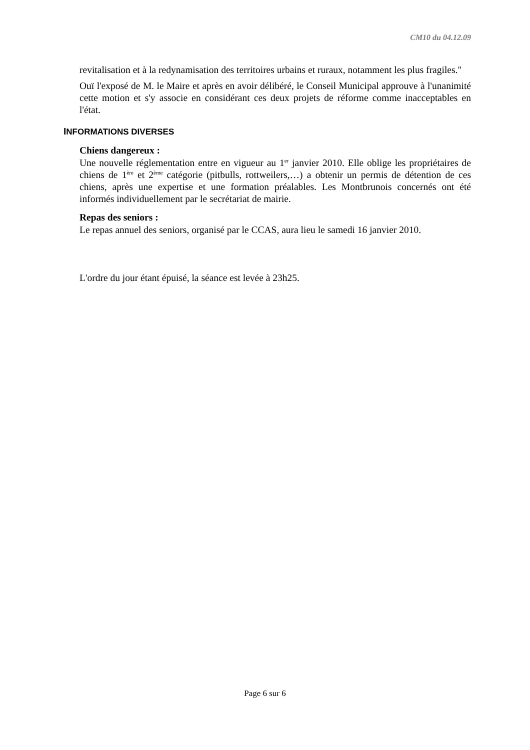CM10 du 04.12.09
revitalisation et à la redynamisation des territoires urbains et ruraux, notamment les plus fragiles."
Ouï l'exposé de M. le Maire et après en avoir délibéré, le Conseil Municipal approuve à l'unanimité cette motion et s'y associe en considérant ces deux projets de réforme comme inacceptables en l'état.
INFORMATIONS DIVERSES
Chiens dangereux :
Une nouvelle réglementation entre en vigueur au 1<sup>er</sup> janvier 2010. Elle oblige les propriétaires de chiens de 1<sup>ère</sup> et 2<sup>ème</sup> catégorie (pitbulls, rottweilers,…) a obtenir un permis de détention de ces chiens, après une expertise et une formation préalables. Les Montbrunois concernés ont été informés individuellement par le secrétariat de mairie.
Repas des seniors :
Le repas annuel des seniors, organisé par le CCAS, aura lieu le samedi 16 janvier 2010.
L'ordre du jour étant épuisé, la séance est levée à 23h25.
Page 6 sur 6